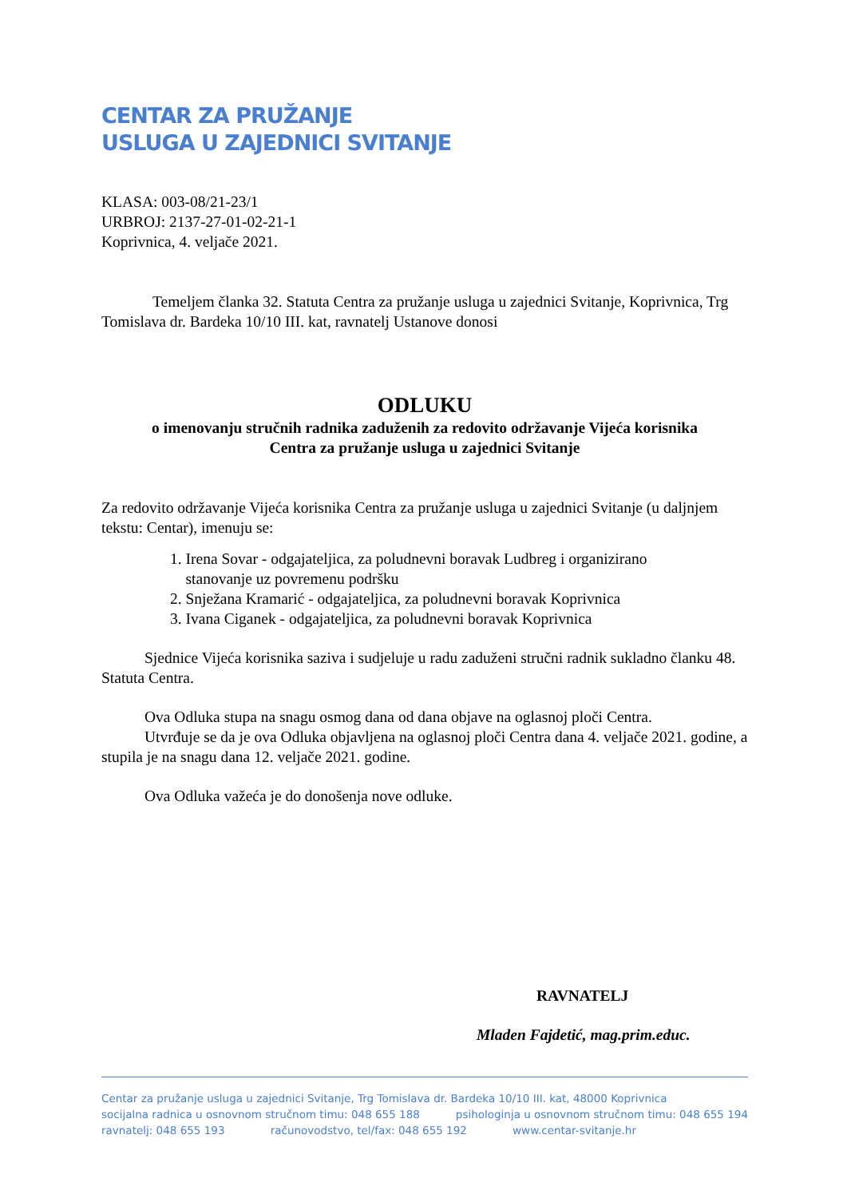CENTAR ZA PRUŽANJE
USLUGA U ZAJEDNICI SVITANJE
KLASA: 003-08/21-23/1
URBROJ: 2137-27-01-02-21-1
Koprivnica, 4. veljače 2021.
Temeljem članka 32. Statuta Centra za pružanje usluga u zajednici Svitanje, Koprivnica, Trg Tomislava dr. Bardeka 10/10 III. kat, ravnatelj Ustanove donosi
ODLUKU
o imenovanju stručnih radnika zaduženih za redovito održavanje Vijeća korisnika
Centra za pružanje usluga u zajednici Svitanje
Za redovito održavanje Vijeća korisnika Centra za pružanje usluga u zajednici Svitanje (u daljnjem tekstu: Centar), imenuju se:
1. Irena Sovar - odgajateljica, za poludnevni boravak Ludbreg i organizirano
stanovanje uz povremenu podršku
2. Snježana Kramarić - odgajateljica, za poludnevni boravak Koprivnica
3. Ivana Ciganek - odgajateljica, za poludnevni boravak Koprivnica
Sjednice Vijeća korisnika saziva i sudjeluje u radu zaduženi stručni radnik sukladno članku 48. Statuta Centra.
Ova Odluka stupa na snagu osmog dana od dana objave na oglasnoj ploči Centra.
Utvrđuje se da je ova Odluka objavljena na oglasnoj ploči Centra dana 4. veljače 2021. godine, a stupila je na snagu dana 12. veljače 2021. godine.
Ova Odluka važeća je do donošenja nove odluke.
RAVNATELJ
Mladen Fajdetić, mag.prim.educ.
Centar za pružanje usluga u zajednici Svitanje, Trg Tomislava dr. Bardeka 10/10 III. kat, 48000 Koprivnica
socijalna radnica u osnovnom stručnom timu: 048 655 188 psihologinja u osnovnom stručnom timu: 048 655 194
ravnatelj: 048 655 193 računovodstvo, tel/fax: 048 655 192 www.centar-svitanje.hr